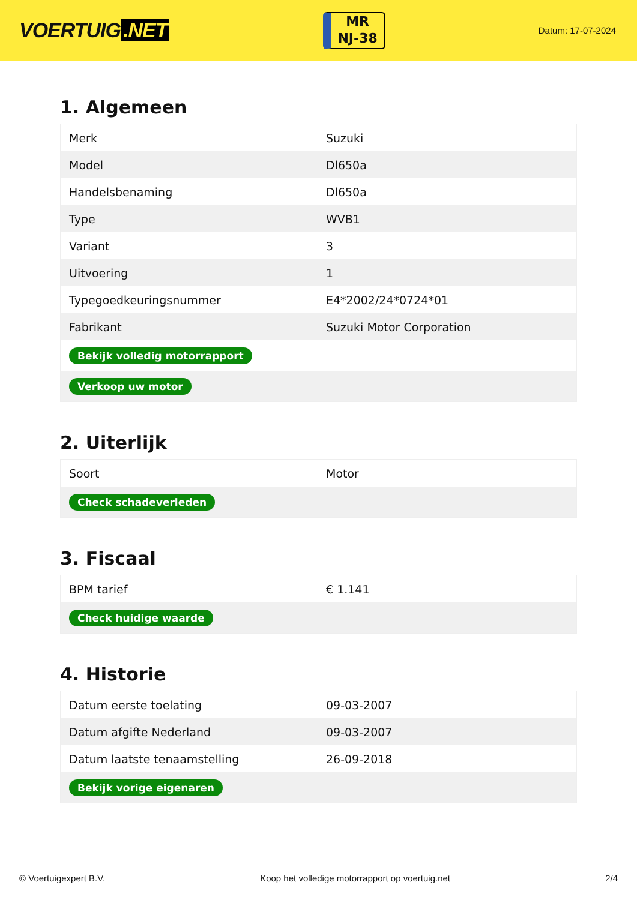VOERTUIG.NET
MR
NJ-38
Datum: 17-07-2024
1. Algemeen
| Merk | Suzuki |
| Model | Dl650a |
| Handelsbenaming | Dl650a |
| Type | WVB1 |
| Variant | 3 |
| Uitvoering | 1 |
| Typegoedkeuringsnummer | E4*2002/24*0724*01 |
| Fabrikant | Suzuki Motor Corporation |
| Bekijk volledig motorrapport | |
| Verkoop uw motor | |
2. Uiterlijk
| Soort | Motor |
| Check schadeverleden | |
3. Fiscaal
| BPM tarief | € 1.141 |
| Check huidige waarde | |
4. Historie
| Datum eerste toelating | 09-03-2007 |
| Datum afgifte Nederland | 09-03-2007 |
| Datum laatste tenaamstelling | 26-09-2018 |
| Bekijk vorige eigenaren | |
© Voertuigexpert B.V. Koop het volledige motorrapport op voertuig.net 2/4